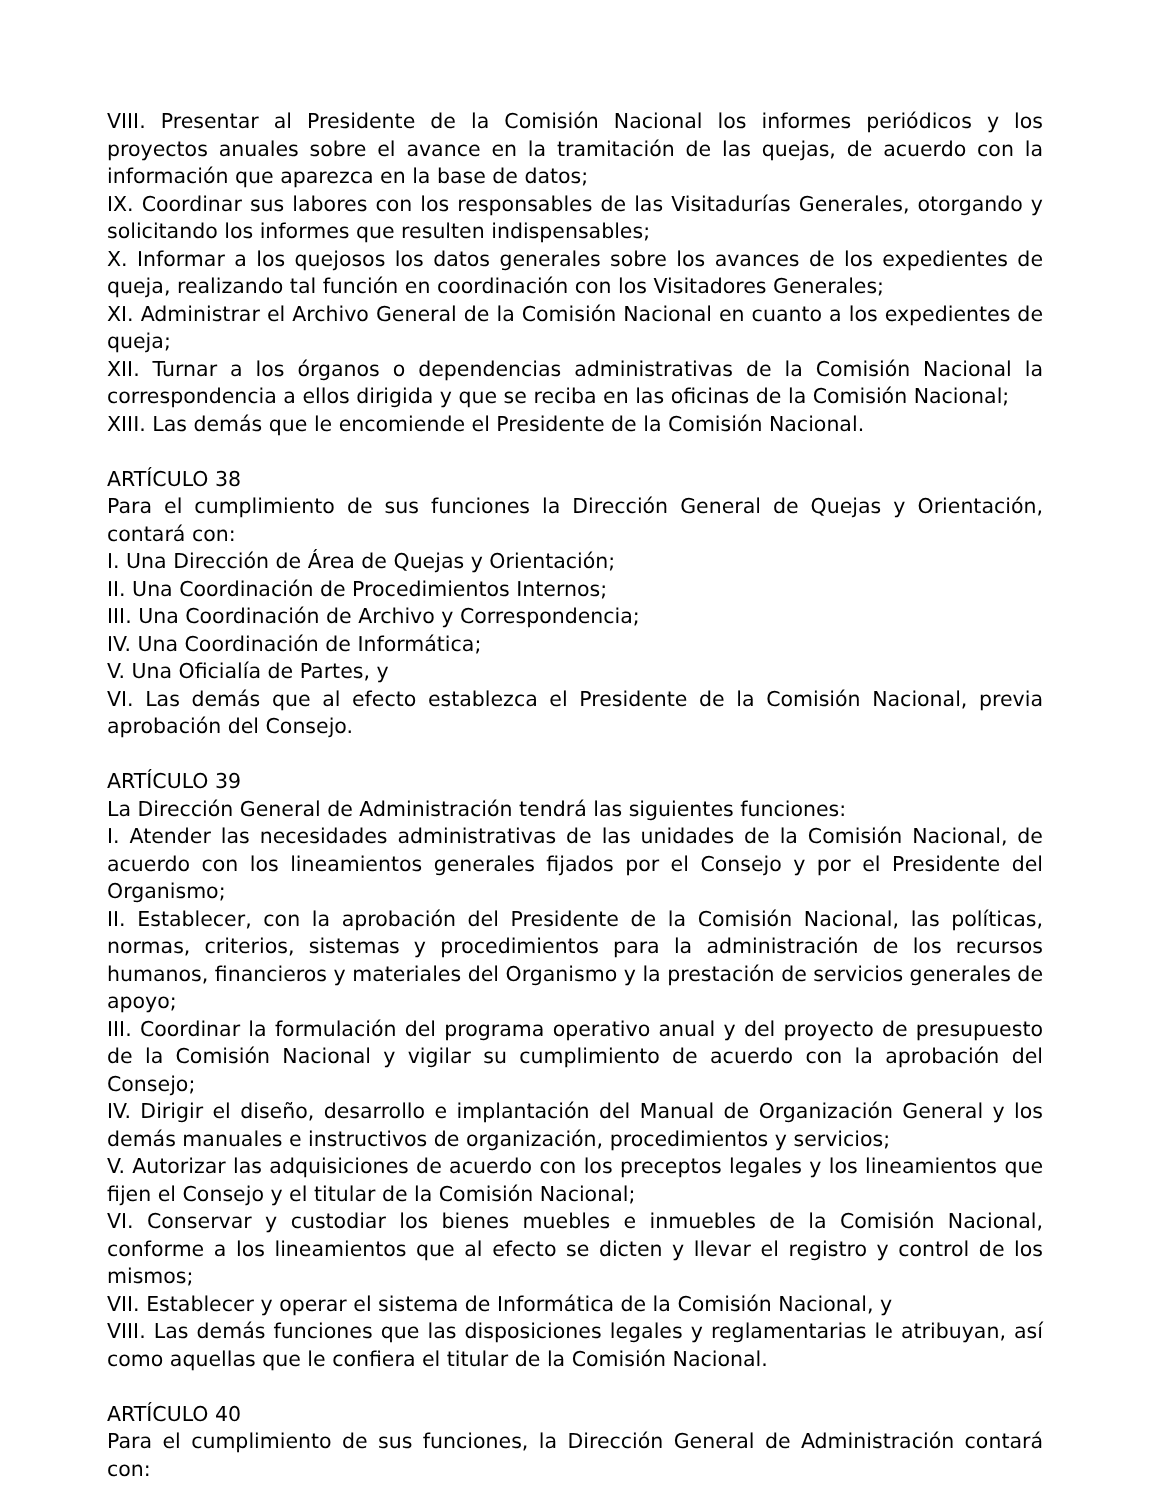VIII. Presentar al Presidente de la Comisión Nacional los informes periódicos y los proyectos anuales sobre el avance en la tramitación de las quejas, de acuerdo con la información que aparezca en la base de datos;
IX. Coordinar sus labores con los responsables de las Visitadurías Generales, otorgando y solicitando los informes que resulten indispensables;
X. Informar a los quejosos los datos generales sobre los avances de los expedientes de queja, realizando tal función en coordinación con los Visitadores Generales;
XI. Administrar el Archivo General de la Comisión Nacional en cuanto a los expedientes de queja;
XII. Turnar a los órganos o dependencias administrativas de la Comisión Nacional la correspondencia a ellos dirigida y que se reciba en las oficinas de la Comisión Nacional;
XIII. Las demás que le encomiende el Presidente de la Comisión Nacional.
ARTÍCULO 38
Para el cumplimiento de sus funciones la Dirección General de Quejas y Orientación, contará con:
I. Una Dirección de Área de Quejas y Orientación;
II. Una Coordinación de Procedimientos Internos;
III. Una Coordinación de Archivo y Correspondencia;
IV. Una Coordinación de Informática;
V. Una Oficialía de Partes, y
VI. Las demás que al efecto establezca el Presidente de la Comisión Nacional, previa aprobación del Consejo.
ARTÍCULO 39
La Dirección General de Administración tendrá las siguientes funciones:
I. Atender las necesidades administrativas de las unidades de la Comisión Nacional, de acuerdo con los lineamientos generales fijados por el Consejo y por el Presidente del Organismo;
II. Establecer, con la aprobación del Presidente de la Comisión Nacional, las políticas, normas, criterios, sistemas y procedimientos para la administración de los recursos humanos, financieros y materiales del Organismo y la prestación de servicios generales de apoyo;
III. Coordinar la formulación del programa operativo anual y del proyecto de presupuesto de la Comisión Nacional y vigilar su cumplimiento de acuerdo con la aprobación del Consejo;
IV. Dirigir el diseño, desarrollo e implantación del Manual de Organización General y los demás manuales e instructivos de organización, procedimientos y servicios;
V. Autorizar las adquisiciones de acuerdo con los preceptos legales y los lineamientos que fijen el Consejo y el titular de la Comisión Nacional;
VI. Conservar y custodiar los bienes muebles e inmuebles de la Comisión Nacional, conforme a los lineamientos que al efecto se dicten y llevar el registro y control de los mismos;
VII. Establecer y operar el sistema de Informática de la Comisión Nacional, y
VIII. Las demás funciones que las disposiciones legales y reglamentarias le atribuyan, así como aquellas que le confiera el titular de la Comisión Nacional.
ARTÍCULO 40
Para el cumplimiento de sus funciones, la Dirección General de Administración contará con: